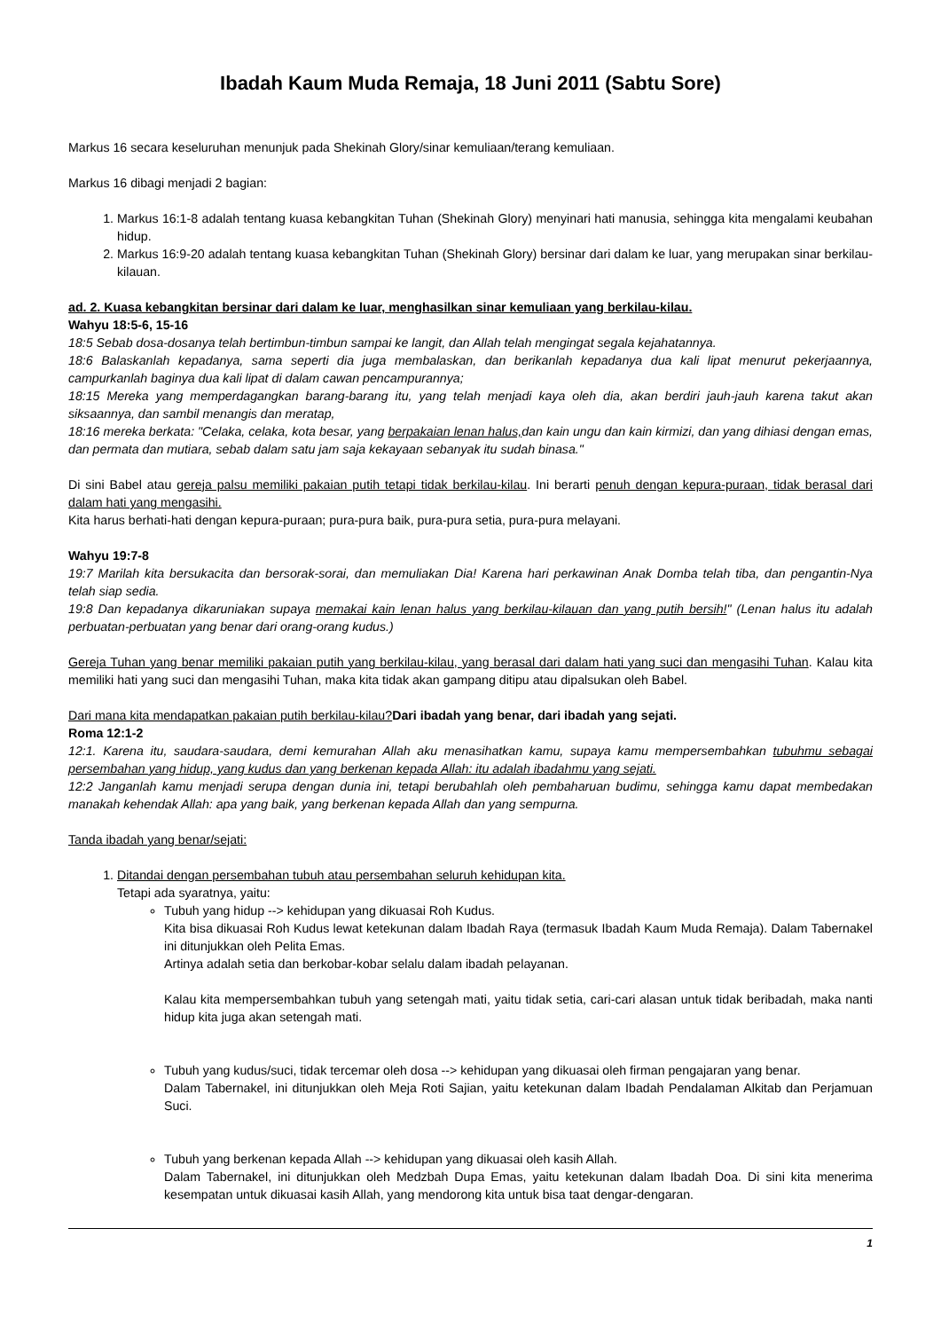Ibadah Kaum Muda Remaja, 18 Juni 2011 (Sabtu Sore)
Markus 16 secara keseluruhan menunjuk pada Shekinah Glory/sinar kemuliaan/terang kemuliaan.
Markus 16 dibagi menjadi 2 bagian:
1. Markus 16:1-8 adalah tentang kuasa kebangkitan Tuhan (Shekinah Glory) menyinari hati manusia, sehingga kita mengalami keubahan hidup.
2. Markus 16:9-20 adalah tentang kuasa kebangkitan Tuhan (Shekinah Glory) bersinar dari dalam ke luar, yang merupakan sinar berkilau-kilauan.
ad. 2. Kuasa kebangkitan bersinar dari dalam ke luar, menghasilkan sinar kemuliaan yang berkilau-kilau.
Wahyu 18:5-6, 15-16
18:5 Sebab dosa-dosanya telah bertimbun-timbun sampai ke langit, dan Allah telah mengingat segala kejahatannya.
18:6 Balaskanlah kepadanya, sama seperti dia juga membalaskan, dan berikanlah kepadanya dua kali lipat menurut pekerjaannya, campurkanlah baginya dua kali lipat di dalam cawan pencampurannya;
18:15 Mereka yang memperdagangkan barang-barang itu, yang telah menjadi kaya oleh dia, akan berdiri jauh-jauh karena takut akan siksaannya, dan sambil menangis dan meratap,
18:16 mereka berkata: "Celaka, celaka, kota besar, yang berpakaian lenan halus, dan kain ungu dan kain kirmizi, dan yang dihiasi dengan emas, dan permata dan mutiara, sebab dalam satu jam saja kekayaan sebanyak itu sudah binasa."
Di sini Babel atau gereja palsu memiliki pakaian putih tetapi tidak berkilau-kilau. Ini berarti penuh dengan kepura-puraan, tidak berasal dari dalam hati yang mengasihi.
Kita harus berhati-hati dengan kepura-puraan; pura-pura baik, pura-pura setia, pura-pura melayani.
Wahyu 19:7-8
19:7 Marilah kita bersukacita dan bersorak-sorai, dan memuliakan Dia! Karena hari perkawinan Anak Domba telah tiba, dan pengantin-Nya telah siap sedia.
19:8 Dan kepadanya dikaruniakan supaya memakai kain lenan halus yang berkilau-kilauan dan yang putih bersih!" (Lenan halus itu adalah perbuatan-perbuatan yang benar dari orang-orang kudus.)
Gereja Tuhan yang benar memiliki pakaian putih yang berkilau-kilau, yang berasal dari dalam hati yang suci dan mengasihi Tuhan. Kalau kita memiliki hati yang suci dan mengasihi Tuhan, maka kita tidak akan gampang ditipu atau dipalsukan oleh Babel.
Dari mana kita mendapatkan pakaian putih berkilau-kilau?Dari ibadah yang benar, dari ibadah yang sejati.
Roma 12:1-2
12:1. Karena itu, saudara-saudara, demi kemurahan Allah aku menasihatkan kamu, supaya kamu mempersembahkan tubuhmu sebagai persembahan yang hidup, yang kudus dan yang berkenan kepada Allah: itu adalah ibadahmu yang sejati.
12:2 Janganlah kamu menjadi serupa dengan dunia ini, tetapi berubahlah oleh pembaharuan budimu, sehingga kamu dapat membedakan manakah kehendak Allah: apa yang baik, yang berkenan kepada Allah dan yang sempurna.
Tanda ibadah yang benar/sejati:
1. Ditandai dengan persembahan tubuh atau persembahan seluruh kehidupan kita.
Tetapi ada syaratnya, yaitu:
Tubuh yang hidup --> kehidupan yang dikuasai Roh Kudus.
Kita bisa dikuasai Roh Kudus lewat ketekunan dalam Ibadah Raya (termasuk Ibadah Kaum Muda Remaja). Dalam Tabernakel ini ditunjukkan oleh Pelita Emas.
Artinya adalah setia dan berkobar-kobar selalu dalam ibadah pelayanan.
Kalau kita mempersembahkan tubuh yang setengah mati, yaitu tidak setia, cari-cari alasan untuk tidak beribadah, maka nanti hidup kita juga akan setengah mati.
Tubuh yang kudus/suci, tidak tercemar oleh dosa --> kehidupan yang dikuasai oleh firman pengajaran yang benar.
Dalam Tabernakel, ini ditunjukkan oleh Meja Roti Sajian, yaitu ketekunan dalam Ibadah Pendalaman Alkitab dan Perjamuan Suci.
Tubuh yang berkenan kepada Allah --> kehidupan yang dikuasai oleh kasih Allah.
Dalam Tabernakel, ini ditunjukkan oleh Medzbah Dupa Emas, yaitu ketekunan dalam Ibadah Doa. Di sini kita menerima kesempatan untuk dikuasai kasih Allah, yang mendorong kita untuk bisa taat dengar-dengaran.
1